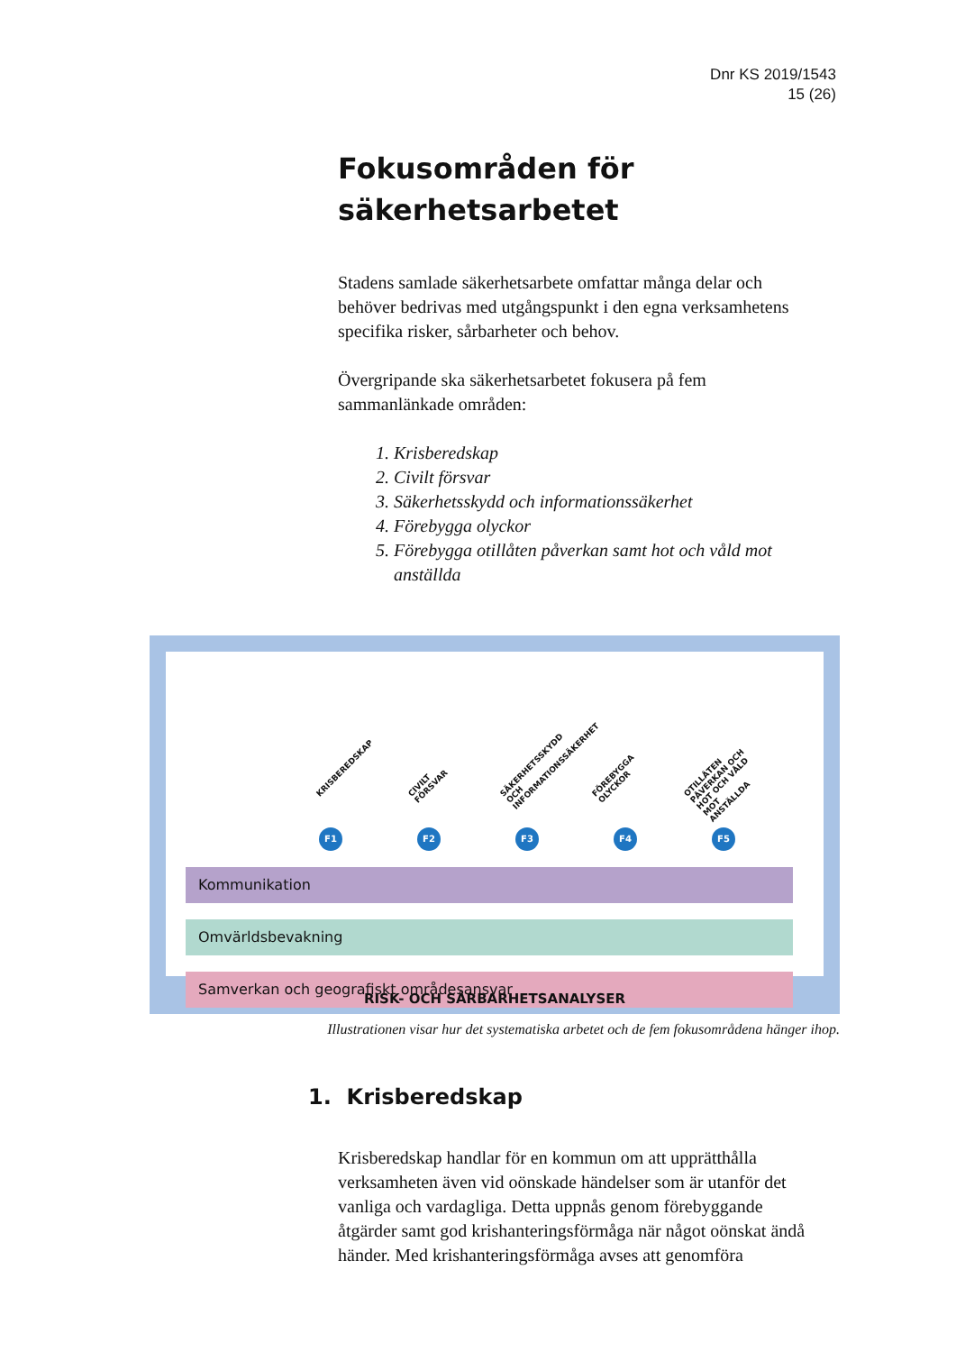Dnr KS 2019/1543
15 (26)
Fokusområden för säkerhetsarbetet
Stadens samlade säkerhetsarbete omfattar många delar och behöver bedrivas med utgångspunkt i den egna verksamhetens specifika risker, sårbarheter och behov.
Övergripande ska säkerhetsarbetet fokusera på fem sammanlänkade områden:
1. Krisberedskap
2. Civilt försvar
3. Säkerhetsskydd och informationssäkerhet
4. Förebygga olyckor
5. Förebygga otillåten påverkan samt hot och våld mot anställda
KRISBEREDSKAP CIVILT FÖRSVAR SÄKERHETSSKYDD OCH INFORMATIONSSÄKERHET FÖREBYGGA OLYCKOR OTILLÅTEN PÅVERKAN OCH HOT OCH VÅLD MOT ANSTÄLLDA
F1 F2 F3 F4 F5
Kommunikation
Omvärldsbevakning
Samverkan och geografiskt områdesansvar
RISK- OCH SÅRBARHETSANALYSER
Illustrationen visar hur det systematiska arbetet och de fem fokusområdena hänger ihop.
1. Krisberedskap
Krisberedskap handlar för en kommun om att upprätthålla verksamheten även vid oönskade händelser som är utanför det vanliga och vardagliga. Detta uppnås genom förebyggande åtgärder samt god krishanteringsförmåga när något oönskat ändå händer. Med krishanteringsförmåga avses att genomföra